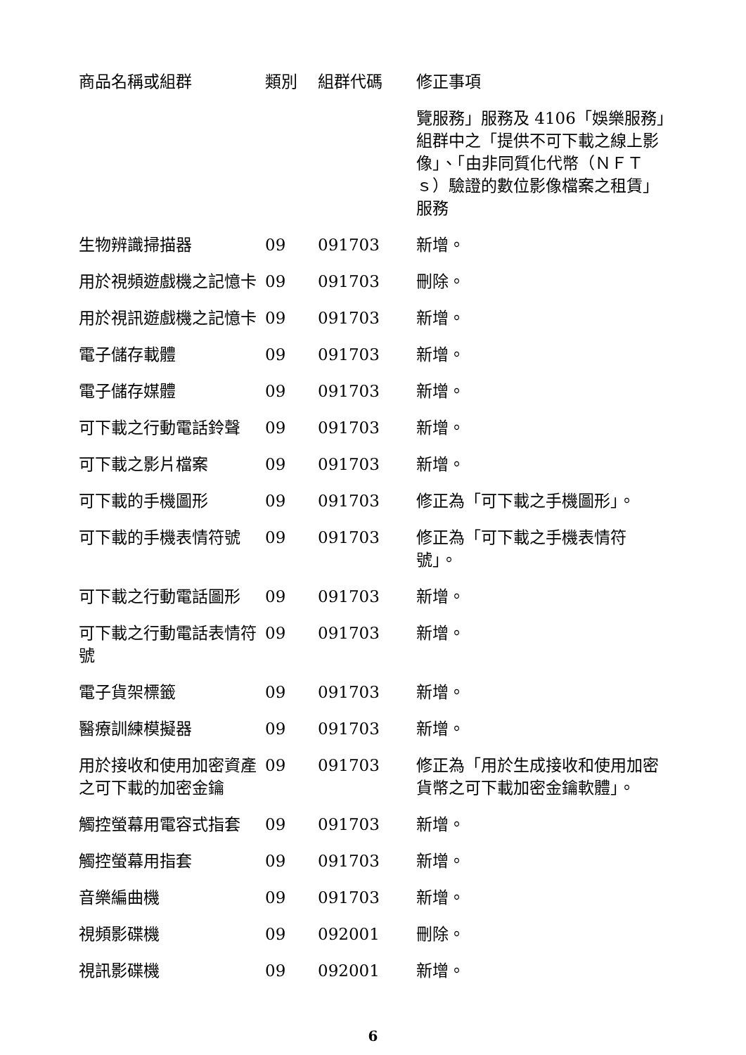| 商品名稱或組群 | 類別 | 組群代碼 | 修正事項 |
| --- | --- | --- | --- |
| | | | 覽服務」服務及 4106「娛樂服務」組群中之「提供不可下載之線上影像」、「由非同質化代幣（ＮＦＴｓ）驗證的數位影像檔案之租賃」服務 |
| 生物辨識掃描器 | 09 | 091703 | 新增。 |
| 用於視頻遊戲機之記憶卡 | 09 | 091703 | 刪除。 |
| 用於視訊遊戲機之記憶卡 | 09 | 091703 | 新增。 |
| 電子儲存載體 | 09 | 091703 | 新增。 |
| 電子儲存媒體 | 09 | 091703 | 新增。 |
| 可下載之行動電話鈴聲 | 09 | 091703 | 新增。 |
| 可下載之影片檔案 | 09 | 091703 | 新增。 |
| 可下載的手機圖形 | 09 | 091703 | 修正為「可下載之手機圖形」。 |
| 可下載的手機表情符號 | 09 | 091703 | 修正為「可下載之手機表情符號」。 |
| 可下載之行動電話圖形 | 09 | 091703 | 新增。 |
| 可下載之行動電話表情符號 | 09 | 091703 | 新增。 |
| 電子貨架標籤 | 09 | 091703 | 新增。 |
| 醫療訓練模擬器 | 09 | 091703 | 新增。 |
| 用於接收和使用加密資產之可下載的加密金鑰 | 09 | 091703 | 修正為「用於生成接收和使用加密貨幣之可下載加密金鑰軟體」。 |
| 觸控螢幕用電容式指套 | 09 | 091703 | 新增。 |
| 觸控螢幕用指套 | 09 | 091703 | 新增。 |
| 音樂編曲機 | 09 | 091703 | 新增。 |
| 視頻影碟機 | 09 | 092001 | 刪除。 |
| 視訊影碟機 | 09 | 092001 | 新增。 |
6